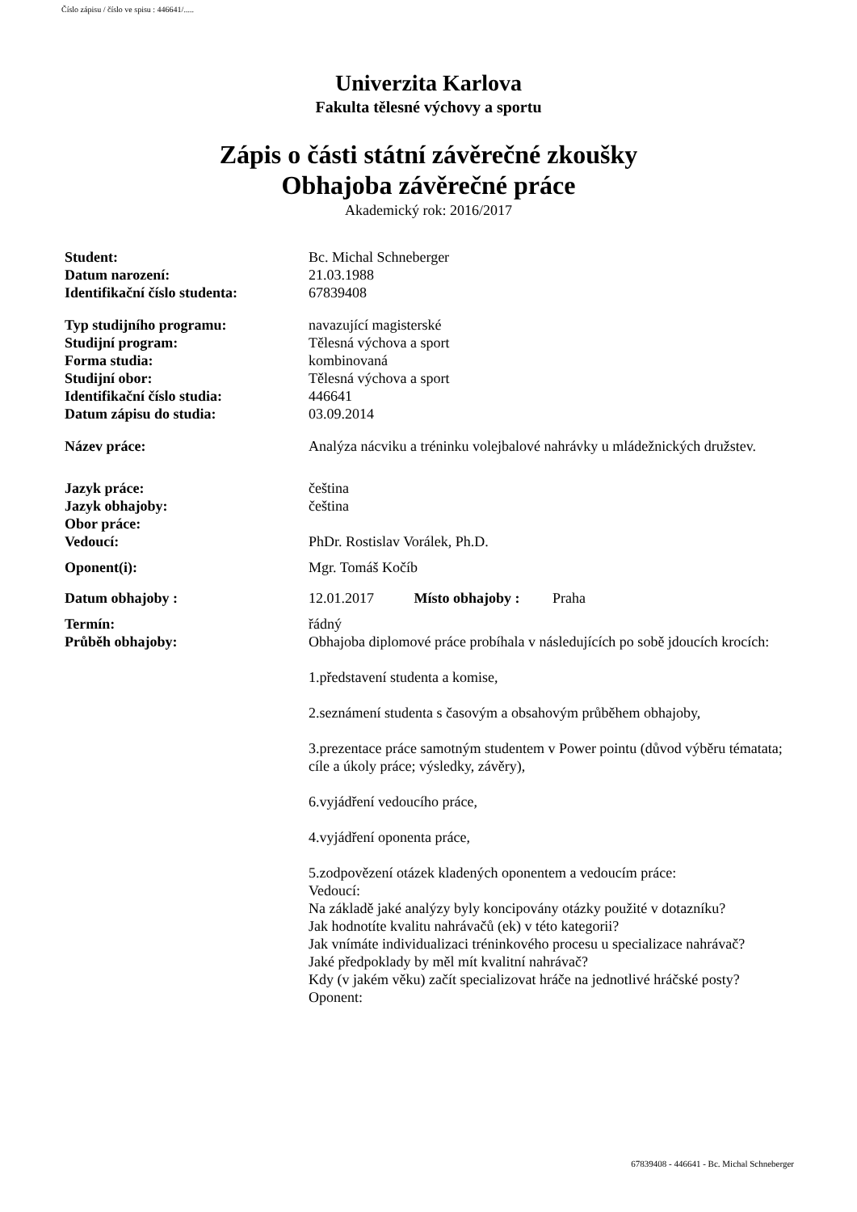Číslo zápisu / číslo ve spisu : 446641/.....
Univerzita Karlova
Fakulta tělesné výchovy a sportu
Zápis o části státní závěrečné zkoušky
Obhajoba závěrečné práce
Akademický rok: 2016/2017
| Student: | Bc. Michal Schneberger |
| Datum narození: | 21.03.1988 |
| Identifikační číslo studenta: | 67839408 |
| Typ studijního programu: | navazující magisterské |
| Studijní program: | Tělesná výchova a sport |
| Forma studia: | kombinovaná |
| Studijní obor: | Tělesná výchova a sport |
| Identifikační číslo studia: | 446641 |
| Datum zápisu do studia: | 03.09.2014 |
| Název práce: | Analýza nácviku a tréninku volejbalové nahrávky u mládežnických družstev. |
| Jazyk práce: | čeština |
| Jazyk obhajoby: | čeština |
| Obor práce: | |
| Vedoucí: | PhDr. Rostislav Vorálek, Ph.D. |
| Oponent(i): | Mgr. Tomáš Kočíb |
| Datum obhajoby : | 12.01.2017 Místo obhajoby : Praha |
| Termín: | řádný |
| Průběh obhajoby: | Obhajoba diplomové práce probíhala v následujících po sobě jdoucích krocích: 1.představení studenta a komise, 2.seznámení studenta s časovým a obsahovým průběhem obhajoby, 3.prezentace práce samotným studentem v Power pointu (důvod výběru tématata; cíle a úkoly práce; výsledky, závěry), 6.vyjádření vedoucího práce, 4.vyjádření oponenta práce, 5.zodpovězení otázek kladených oponentem a vedoucím práce: Vedoucí: Na základě jaké analýzy byly koncipovány otázky použité v dotazníku? Jak hodnotíte kvalitu nahrávačů (ek) v této kategorii? Jak vnímáte individualizaci tréninkového procesu u specializace nahrávač? Jaké předpoklady by měl mít kvalitní nahrávač? Kdy (v jakém věku) začít specializovat hráče na jednotlivé hráčské posty? Oponent: |
67839408 - 446641 - Bc. Michal Schneberger